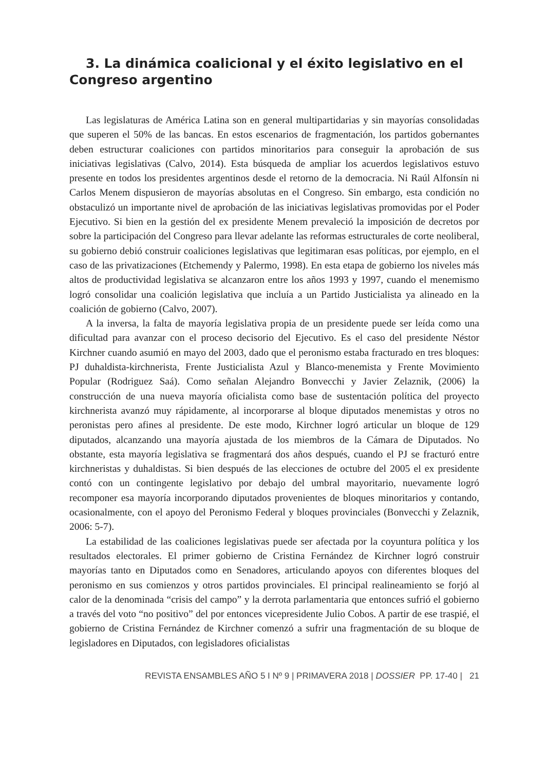3. La dinámica coalicional y el éxito legislativo en el Congreso argentino
Las legislaturas de América Latina son en general multipartidarias y sin mayorías consolidadas que superen el 50% de las bancas. En estos escenarios de fragmentación, los partidos gobernantes deben estructurar coaliciones con partidos minoritarios para conseguir la aprobación de sus iniciativas legislativas (Calvo, 2014). Esta búsqueda de ampliar los acuerdos legislativos estuvo presente en todos los presidentes argentinos desde el retorno de la democracia. Ni Raúl Alfonsín ni Carlos Menem dispusieron de mayorías absolutas en el Congreso. Sin embargo, esta condición no obstaculizó un importante nivel de aprobación de las iniciativas legislativas promovidas por el Poder Ejecutivo. Si bien en la gestión del ex presidente Menem prevaleció la imposición de decretos por sobre la participación del Congreso para llevar adelante las reformas estructurales de corte neoliberal, su gobierno debió construir coaliciones legislativas que legitimaran esas políticas, por ejemplo, en el caso de las privatizaciones (Etchemendy y Palermo, 1998). En esta etapa de gobierno los niveles más altos de productividad legislativa se alcanzaron entre los años 1993 y 1997, cuando el menemismo logró consolidar una coalición legislativa que incluía a un Partido Justicialista ya alineado en la coalición de gobierno (Calvo, 2007).
A la inversa, la falta de mayoría legislativa propia de un presidente puede ser leída como una dificultad para avanzar con el proceso decisorio del Ejecutivo. Es el caso del presidente Néstor Kirchner cuando asumió en mayo del 2003, dado que el peronismo estaba fracturado en tres bloques: PJ duhaldista-kirchnerista, Frente Justicialista Azul y Blanco-menemista y Frente Movimiento Popular (Rodriguez Saá). Como señalan Alejandro Bonvecchi y Javier Zelaznik, (2006) la construcción de una nueva mayoría oficialista como base de sustentación política del proyecto kirchnerista avanzó muy rápidamente, al incorporarse al bloque diputados menemistas y otros no peronistas pero afines al presidente. De este modo, Kirchner logró articular un bloque de 129 diputados, alcanzando una mayoría ajustada de los miembros de la Cámara de Diputados. No obstante, esta mayoría legislativa se fragmentará dos años después, cuando el PJ se fracturó entre kirchneristas y duhaldistas. Si bien después de las elecciones de octubre del 2005 el ex presidente contó con un contingente legislativo por debajo del umbral mayoritario, nuevamente logró recomponer esa mayoría incorporando diputados provenientes de bloques minoritarios y contando, ocasionalmente, con el apoyo del Peronismo Federal y bloques provinciales (Bonvecchi y Zelaznik, 2006: 5-7).
La estabilidad de las coaliciones legislativas puede ser afectada por la coyuntura política y los resultados electorales. El primer gobierno de Cristina Fernández de Kirchner logró construir mayorías tanto en Diputados como en Senadores, articulando apoyos con diferentes bloques del peronismo en sus comienzos y otros partidos provinciales. El principal realineamiento se forjó al calor de la denominada “crisis del campo” y la derrota parlamentaria que entonces sufrió el gobierno a través del voto “no positivo” del por entonces vicepresidente Julio Cobos. A partir de ese traspié, el gobierno de Cristina Fernández de Kirchner comenzó a sufrir una fragmentación de su bloque de legisladores en Diputados, con legisladores oficialistas
REVISTA ENSAMBLES AÑO 5 I Nº 9 | PRIMAVERA 2018 | DOSSIER PP. 17-40 | 21